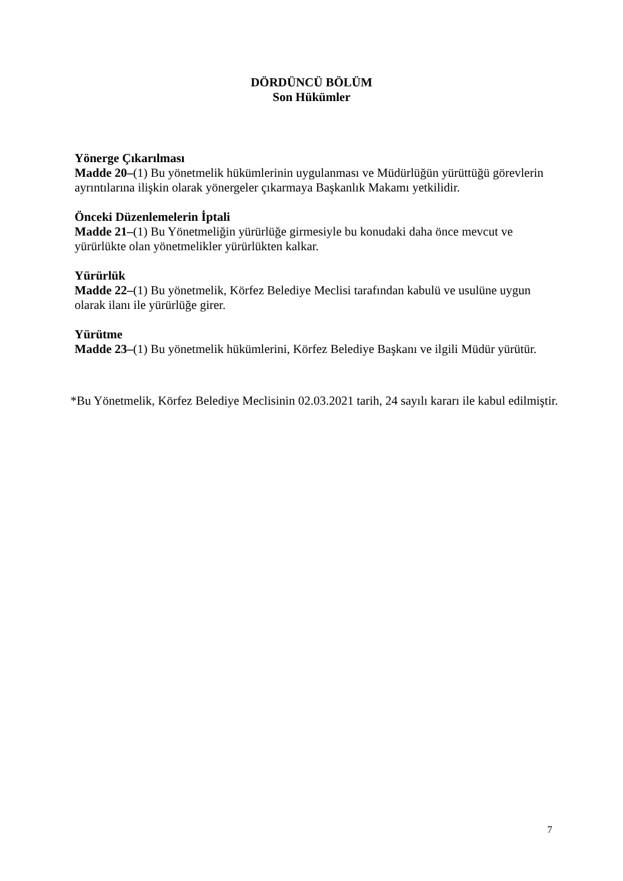DÖRDÜNCÜ BÖLÜM
Son Hükümler
Yönerge Çıkarılması
Madde 20–(1) Bu yönetmelik hükümlerinin uygulanması ve Müdürlüğün yürüttüğü görevlerin ayrıntılarına ilişkin olarak yönergeler çıkarmaya Başkanlık Makamı yetkilidir.
Önceki Düzenlemelerin İptali
Madde 21–(1) Bu Yönetmeliğin yürürlüğe girmesiyle bu konudaki daha önce mevcut ve yürürlükte olan yönetmelikler yürürlükten kalkar.
Yürürlük
Madde 22–(1) Bu yönetmelik, Körfez Belediye Meclisi tarafından kabulü ve usulüne uygun olarak ilanı ile yürürlüğe girer.
Yürütme
Madde 23–(1) Bu yönetmelik hükümlerini, Körfez Belediye Başkanı ve ilgili Müdür yürütür.
*Bu Yönetmelik, Körfez Belediye Meclisinin 02.03.2021 tarih, 24 sayılı kararı ile kabul edilmiştir.
7